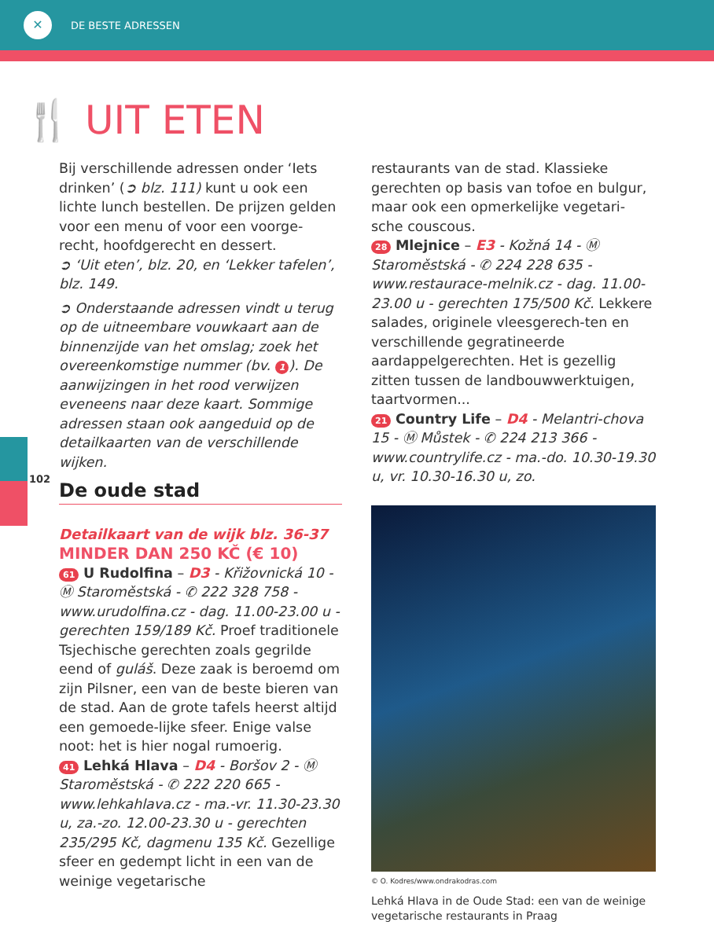✕
DE BESTE ADRESSEN
102
🍴 UIT ETEN
Bij verschillende adressen onder ‘Iets drinken’ (➲ blz. 111) kunt u ook een lichte lunch bestellen. De prijzen gelden voor een menu of voor een voorge-recht, hoofdgerecht en dessert.
➲ ‘Uit eten’, blz. 20, en ‘Lekker tafelen’, blz. 149.
➲ Onderstaande adressen vindt u terug op de uitneembare vouwkaart aan de binnenzijde van het omslag; zoek het overeenkomstige nummer (bv. 1). De aanwijzingen in het rood verwijzen eveneens naar deze kaart. Sommige adressen staan ook aangeduid op de detailkaarten van de verschillende wijken.
De oude stad
Detailkaart van de wijk blz. 36-37
MINDER DAN 250 KČ (€ 10)
61 U Rudolfina – D3 - Křižovnická 10 - Ⓜ Staroměstská - ✆ 222 328 758 - www.urudolfina.cz - dag. 11.00-23.00 u - gerechten 159/189 Kč. Proef traditionele Tsjechische gerechten zoals gegrilde eend of guláš. Deze zaak is beroemd om zijn Pilsner, een van de beste bieren van de stad. Aan de grote tafels heerst altijd een gemoede-lijke sfeer. Enige valse noot: het is hier nogal rumoerig.
41 Lehká Hlava – D4 - Boršov 2 - Ⓜ Staroměstská - ✆ 222 220 665 - www.lehkahlava.cz - ma.-vr. 11.30-23.30 u, za.-zo. 12.00-23.30 u - gerechten 235/295 Kč, dagmenu 135 Kč. Gezellige sfeer en gedempt licht in een van de weinige vegetarische
restaurants van de stad. Klassieke gerechten op basis van tofoe en bulgur, maar ook een opmerkelijke vegetari-sche couscous.
28 Mlejnice – E3 - Kožná 14 - Ⓜ Staroměstská - ✆ 224 228 635 - www.restaurace-melnik.cz - dag. 11.00-23.00 u - gerechten 175/500 Kč. Lekkere salades, originele vleesgerech-ten en verschillende gegratineerde aardappelgerechten. Het is gezellig zitten tussen de landbouwwerktuigen, taartvormen...
21 Country Life – D4 - Melantri-chova 15 - Ⓜ Můstek - ✆ 224 213 366 - www.countrylife.cz - ma.-do. 10.30-19.30 u, vr. 10.30-16.30 u, zo.
© O. Kodres/www.ondrakodras.com
Lehká Hlava in de Oude Stad: een van de weinige vegetarische restaurants in Praag